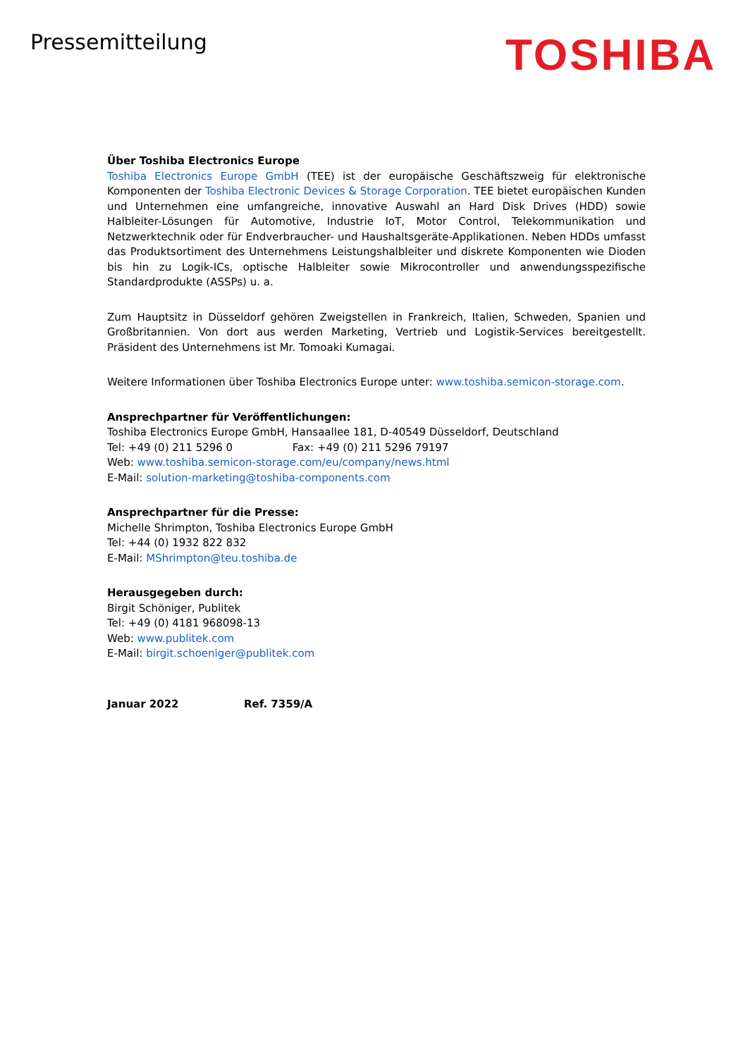Pressemitteilung
TOSHIBA
Über Toshiba Electronics Europe
Toshiba Electronics Europe GmbH (TEE) ist der europäische Geschäftszweig für elektronische Komponenten der Toshiba Electronic Devices & Storage Corporation. TEE bietet europäischen Kunden und Unternehmen eine umfangreiche, innovative Auswahl an Hard Disk Drives (HDD) sowie Halbleiter-Lösungen für Automotive, Industrie IoT, Motor Control, Telekommunikation und Netzwerktechnik oder für Endverbraucher- und Haushaltsgeräte-Applikationen. Neben HDDs umfasst das Produktsortiment des Unternehmens Leistungshalbleiter und diskrete Komponenten wie Dioden bis hin zu Logik-ICs, optische Halbleiter sowie Mikrocontroller und anwendungsspezifische Standardprodukte (ASSPs) u. a.
Zum Hauptsitz in Düsseldorf gehören Zweigstellen in Frankreich, Italien, Schweden, Spanien und Großbritannien. Von dort aus werden Marketing, Vertrieb und Logistik-Services bereitgestellt. Präsident des Unternehmens ist Mr. Tomoaki Kumagai.
Weitere Informationen über Toshiba Electronics Europe unter: www.toshiba.semicon-storage.com.
Ansprechpartner für Veröffentlichungen:
Toshiba Electronics Europe GmbH, Hansaallee 181, D-40549 Düsseldorf, Deutschland
Tel: +49 (0) 211 5296 0 Fax: +49 (0) 211 5296 79197
Web: www.toshiba.semicon-storage.com/eu/company/news.html
E-Mail: solution-marketing@toshiba-components.com
Ansprechpartner für die Presse:
Michelle Shrimpton, Toshiba Electronics Europe GmbH
Tel: +44 (0) 1932 822 832
E-Mail: MShrimpton@teu.toshiba.de
Herausgegeben durch:
Birgit Schöniger, Publitek
Tel: +49 (0) 4181 968098-13
Web: www.publitek.com
E-Mail: birgit.schoeniger@publitek.com
Januar 2022 Ref. 7359/A